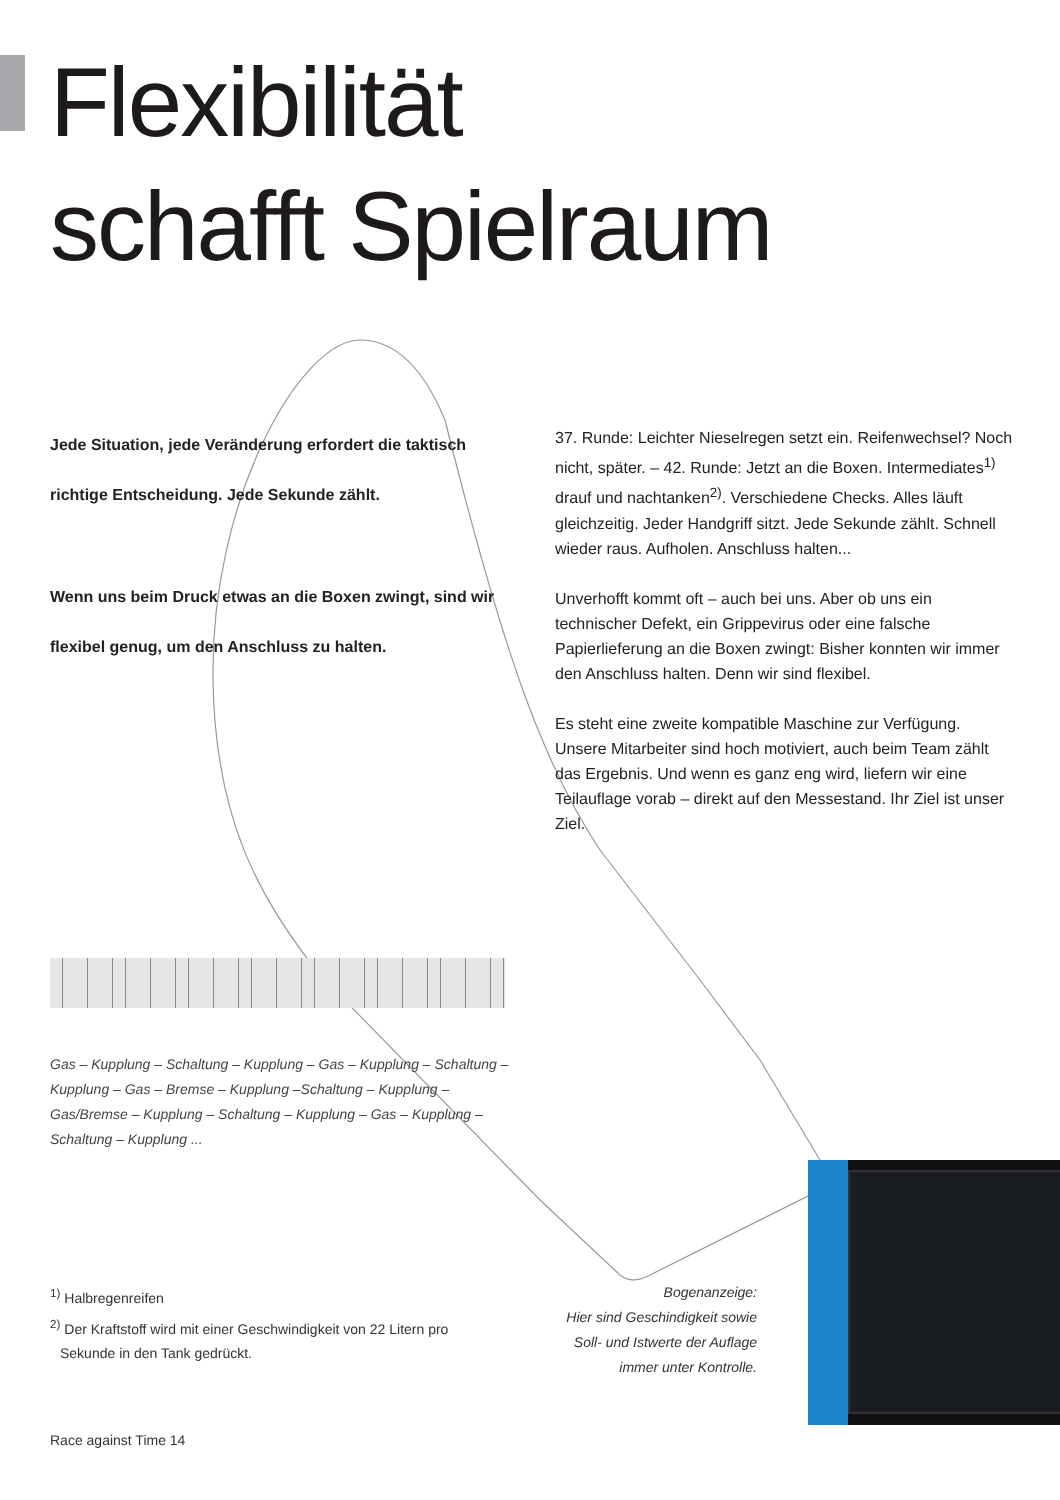Flexibilität
schafft Spielraum
Jede Situation, jede Veränderung erfordert die taktisch richtige Entscheidung. Jede Sekunde zählt.
Wenn uns beim Druck etwas an die Boxen zwingt, sind wir flexibel genug, um den Anschluss zu halten.
37. Runde: Leichter Nieselregen setzt ein. Reifenwechsel? Noch nicht, später. – 42. Runde: Jetzt an die Boxen. Intermediates<sup>1)</sup> drauf und nachtanken<sup>2)</sup>. Verschiedene Checks. Alles läuft gleichzeitig. Jeder Handgriff sitzt. Jede Sekunde zählt. Schnell wieder raus. Aufholen. Anschluss halten...
Unverhofft kommt oft – auch bei uns. Aber ob uns ein technischer Defekt, ein Grippevirus oder eine falsche Papierlieferung an die Boxen zwingt: Bisher konnten wir immer den Anschluss halten. Denn wir sind flexibel.
Es steht eine zweite kompatible Maschine zur Verfügung. Unsere Mitarbeiter sind hoch motiviert, auch beim Team zählt das Ergebnis. Und wenn es ganz eng wird, liefern wir eine Teilauflage vorab – direkt auf den Messestand. Ihr Ziel ist unser Ziel.
Gas – Kupplung – Schaltung – Kupplung – Gas – Kupplung – Schaltung – Kupplung – Gas – Bremse – Kupplung –Schaltung – Kupplung – Gas/Bremse – Kupplung – Schaltung – Kupplung – Gas – Kupplung – Schaltung – Kupplung ...
<sup>1)</sup> Halbregenreifen
<sup>2)</sup> Der Kraftstoff wird mit einer Geschwindigkeit von 22 Litern pro Sekunde in den Tank gedrückt.
Bogenanzeige:
Hier sind Geschindigkeit sowie Soll- und Istwerte der Auflage immer unter Kontrolle.
Race against Time 14